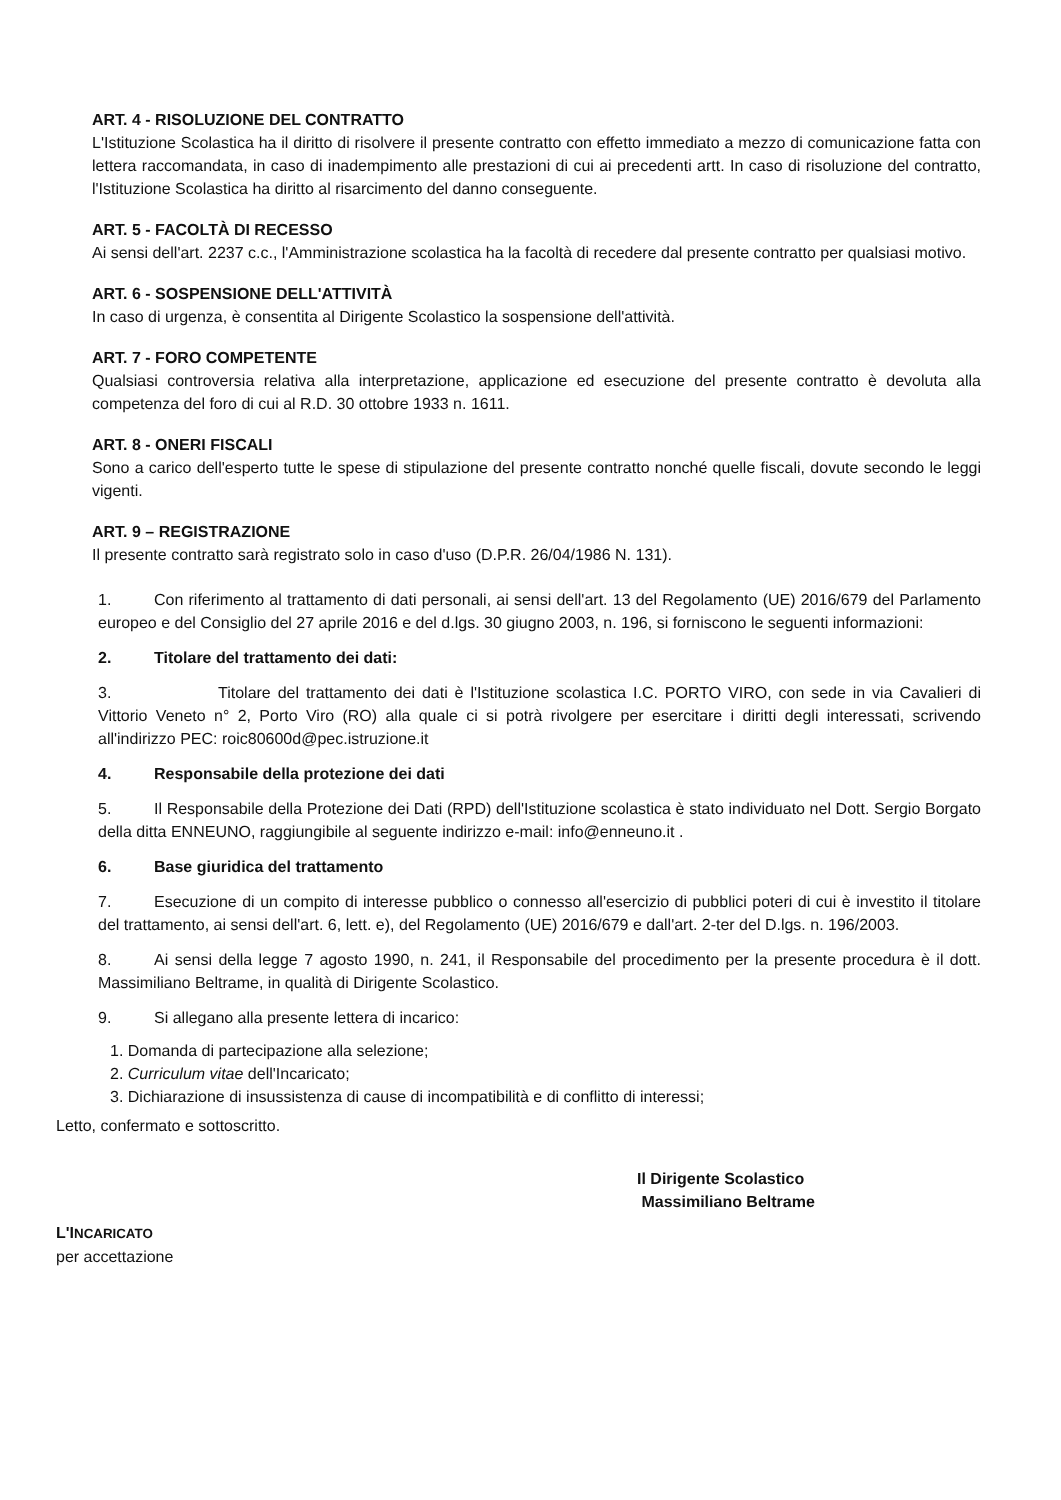ART. 4 - RISOLUZIONE DEL CONTRATTO
L'Istituzione Scolastica ha il diritto di risolvere il presente contratto con effetto immediato a mezzo di comunicazione fatta con lettera raccomandata, in caso di inadempimento alle prestazioni di cui ai precedenti artt. In caso di risoluzione del contratto, l'Istituzione Scolastica ha diritto al risarcimento del danno conseguente.
ART. 5 - FACOLTÀ DI RECESSO
Ai sensi dell'art. 2237 c.c., l'Amministrazione scolastica ha la facoltà di recedere dal presente contratto per qualsiasi motivo.
ART. 6 - SOSPENSIONE DELL'ATTIVITÀ
In caso di urgenza, è consentita al Dirigente Scolastico la sospensione dell'attività.
ART. 7 - FORO COMPETENTE
Qualsiasi controversia relativa alla interpretazione, applicazione ed esecuzione del presente contratto è devoluta alla competenza del foro di cui al R.D. 30 ottobre 1933 n. 1611.
ART. 8 - ONERI FISCALI
Sono a carico dell'esperto tutte le spese di stipulazione del presente contratto nonché quelle fiscali, dovute secondo le leggi vigenti.
ART. 9 – REGISTRAZIONE
Il presente contratto sarà registrato solo in caso d'uso (D.P.R. 26/04/1986 N. 131).
1. Con riferimento al trattamento di dati personali, ai sensi dell'art. 13 del Regolamento (UE) 2016/679 del Parlamento europeo e del Consiglio del 27 aprile 2016 e del d.lgs. 30 giugno 2003, n. 196, si forniscono le seguenti informazioni:
2. Titolare del trattamento dei dati:
3. Titolare del trattamento dei dati è l'Istituzione scolastica I.C. PORTO VIRO, con sede in via Cavalieri di Vittorio Veneto n° 2, Porto Viro (RO) alla quale ci si potrà rivolgere per esercitare i diritti degli interessati, scrivendo all'indirizzo PEC: roic80600d@pec.istruzione.it
4. Responsabile della protezione dei dati
5. Il Responsabile della Protezione dei Dati (RPD) dell'Istituzione scolastica è stato individuato nel Dott. Sergio Borgato della ditta ENNEUNO, raggiungibile al seguente indirizzo e-mail: info@enneuno.it .
6. Base giuridica del trattamento
7. Esecuzione di un compito di interesse pubblico o connesso all'esercizio di pubblici poteri di cui è investito il titolare del trattamento, ai sensi dell'art. 6, lett. e), del Regolamento (UE) 2016/679 e dall'art. 2-ter del D.lgs. n. 196/2003.
8. Ai sensi della legge 7 agosto 1990, n. 241, il Responsabile del procedimento per la presente procedura è il dott. Massimiliano Beltrame, in qualità di Dirigente Scolastico.
9. Si allegano alla presente lettera di incarico:
1. Domanda di partecipazione alla selezione;
2. Curriculum vitae dell'Incaricato;
3. Dichiarazione di insussistenza di cause di incompatibilità e di conflitto di interessi;
Letto, confermato e sottoscritto.
Il Dirigente Scolastico
Massimiliano Beltrame
L'INCARICATO
per accettazione